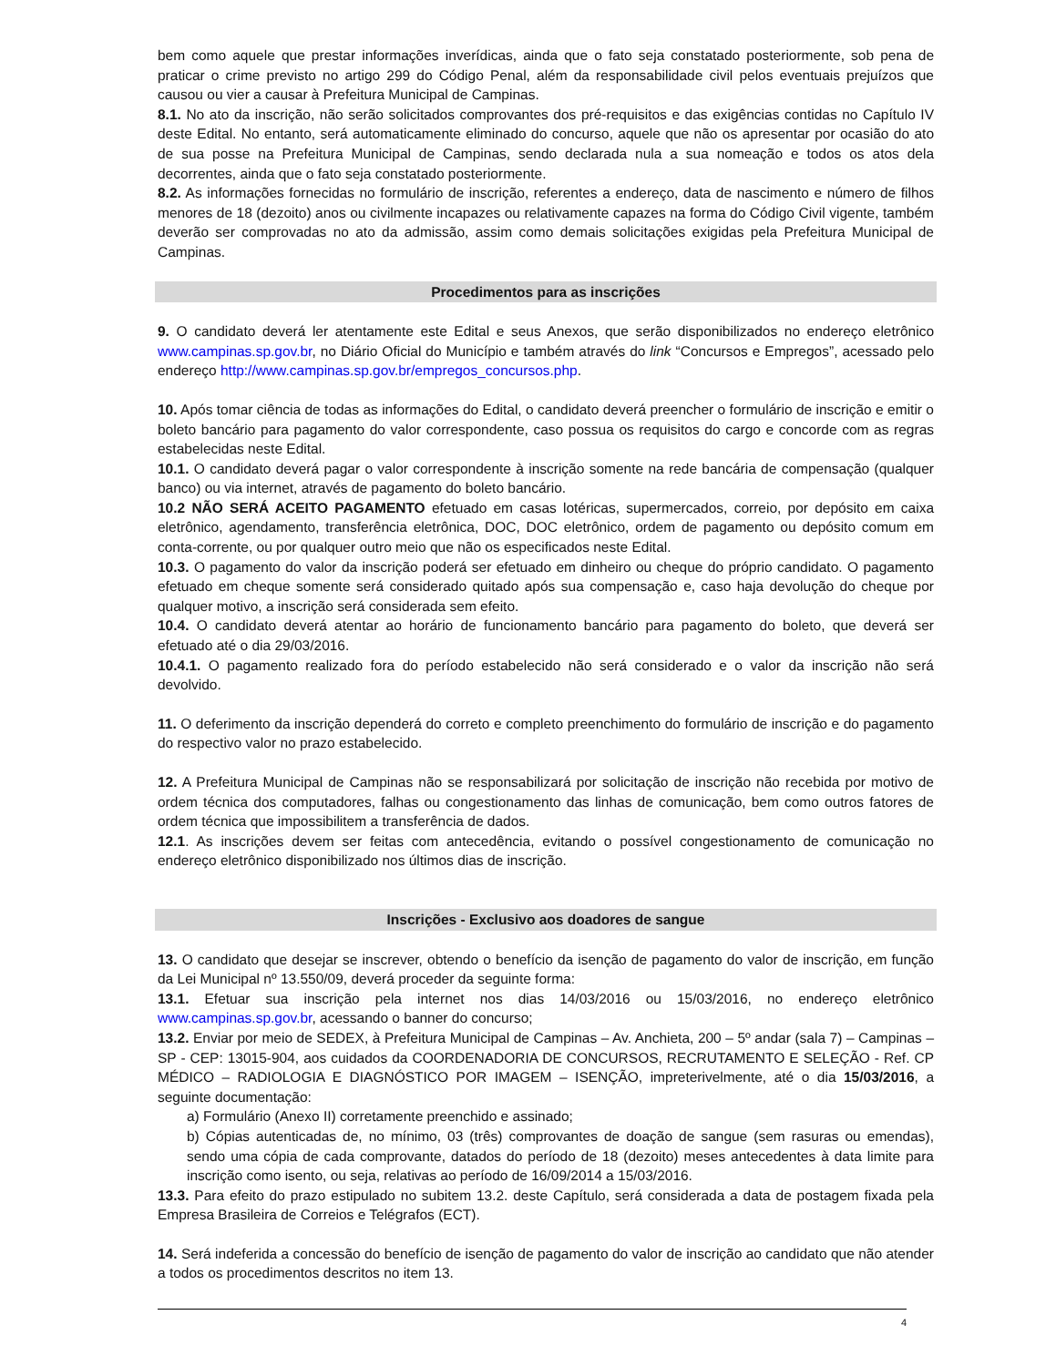bem como aquele que prestar informações inverídicas, ainda que o fato seja constatado posteriormente, sob pena de praticar o crime previsto no artigo 299 do Código Penal, além da responsabilidade civil pelos eventuais prejuízos que causou ou vier a causar à Prefeitura Municipal de Campinas.
8.1. No ato da inscrição, não serão solicitados comprovantes dos pré-requisitos e das exigências contidas no Capítulo IV deste Edital. No entanto, será automaticamente eliminado do concurso, aquele que não os apresentar por ocasião do ato de sua posse na Prefeitura Municipal de Campinas, sendo declarada nula a sua nomeação e todos os atos dela decorrentes, ainda que o fato seja constatado posteriormente.
8.2. As informações fornecidas no formulário de inscrição, referentes a endereço, data de nascimento e número de filhos menores de 18 (dezoito) anos ou civilmente incapazes ou relativamente capazes na forma do Código Civil vigente, também deverão ser comprovadas no ato da admissão, assim como demais solicitações exigidas pela Prefeitura Municipal de Campinas.
Procedimentos para as inscrições
9. O candidato deverá ler atentamente este Edital e seus Anexos, que serão disponibilizados no endereço eletrônico www.campinas.sp.gov.br, no Diário Oficial do Município e também através do link “Concursos e Empregos”, acessado pelo endereço http://www.campinas.sp.gov.br/empregos_concursos.php.
10. Após tomar ciência de todas as informações do Edital, o candidato deverá preencher o formulário de inscrição e emitir o boleto bancário para pagamento do valor correspondente, caso possua os requisitos do cargo e concorde com as regras estabelecidas neste Edital.
10.1. O candidato deverá pagar o valor correspondente à inscrição somente na rede bancária de compensação (qualquer banco) ou via internet, através de pagamento do boleto bancário.
10.2 NÃO SERÁ ACEITO PAGAMENTO efetuado em casas lotéricas, supermercados, correio, por depósito em caixa eletrônico, agendamento, transferência eletrônica, DOC, DOC eletrônico, ordem de pagamento ou depósito comum em conta-corrente, ou por qualquer outro meio que não os especificados neste Edital.
10.3. O pagamento do valor da inscrição poderá ser efetuado em dinheiro ou cheque do próprio candidato. O pagamento efetuado em cheque somente será considerado quitado após sua compensação e, caso haja devolução do cheque por qualquer motivo, a inscrição será considerada sem efeito.
10.4. O candidato deverá atentar ao horário de funcionamento bancário para pagamento do boleto, que deverá ser efetuado até o dia 29/03/2016.
10.4.1. O pagamento realizado fora do período estabelecido não será considerado e o valor da inscrição não será devolvido.
11. O deferimento da inscrição dependerá do correto e completo preenchimento do formulário de inscrição e do pagamento do respectivo valor no prazo estabelecido.
12. A Prefeitura Municipal de Campinas não se responsabilizará por solicitação de inscrição não recebida por motivo de ordem técnica dos computadores, falhas ou congestionamento das linhas de comunicação, bem como outros fatores de ordem técnica que impossibilitem a transferência de dados.
12.1. As inscrições devem ser feitas com antecedência, evitando o possível congestionamento de comunicação no endereço eletrônico disponibilizado nos últimos dias de inscrição.
Inscrições - Exclusivo aos doadores de sangue
13. O candidato que desejar se inscrever, obtendo o benefício da isenção de pagamento do valor de inscrição, em função da Lei Municipal nº 13.550/09, deverá proceder da seguinte forma:
13.1. Efetuar sua inscrição pela internet nos dias 14/03/2016 ou 15/03/2016, no endereço eletrônico www.campinas.sp.gov.br, acessando o banner do concurso;
13.2. Enviar por meio de SEDEX, à Prefeitura Municipal de Campinas – Av. Anchieta, 200 – 5º andar (sala 7) – Campinas – SP - CEP: 13015-904, aos cuidados da COORDENADORIA DE CONCURSOS, RECRUTAMENTO E SELEÇÃO - Ref. CP MÉDICO – RADIOLOGIA E DIAGNÓSTICO POR IMAGEM – ISENÇÃO, impreterivelmente, até o dia 15/03/2016, a seguinte documentação:
a) Formulário (Anexo II) corretamente preenchido e assinado;
b) Cópias autenticadas de, no mínimo, 03 (três) comprovantes de doação de sangue (sem rasuras ou emendas), sendo uma cópia de cada comprovante, datados do período de 18 (dezoito) meses antecedentes à data limite para inscrição como isento, ou seja, relativas ao período de 16/09/2014 a 15/03/2016.
13.3. Para efeito do prazo estipulado no subitem 13.2. deste Capítulo, será considerada a data de postagem fixada pela Empresa Brasileira de Correios e Telégrafos (ECT).
14. Será indeferida a concessão do benefício de isenção de pagamento do valor de inscrição ao candidato que não atender a todos os procedimentos descritos no item 13.
4